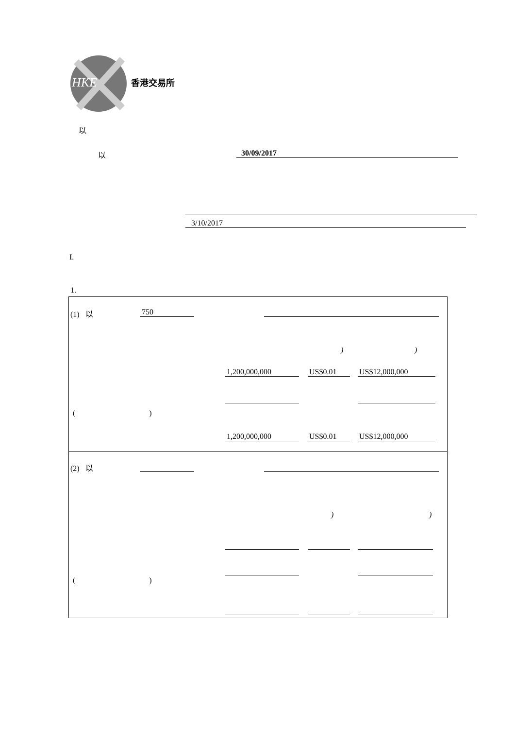HKE
香港交易所
以
以 30/09/2017
3/10/2017
I.
1.
(1) 以 750
) )
1,200,000,000 US$0.01 US$12,000,000
( )
1,200,000,000 US$0.01 US$12,000,000
(2) 以
) )
( )